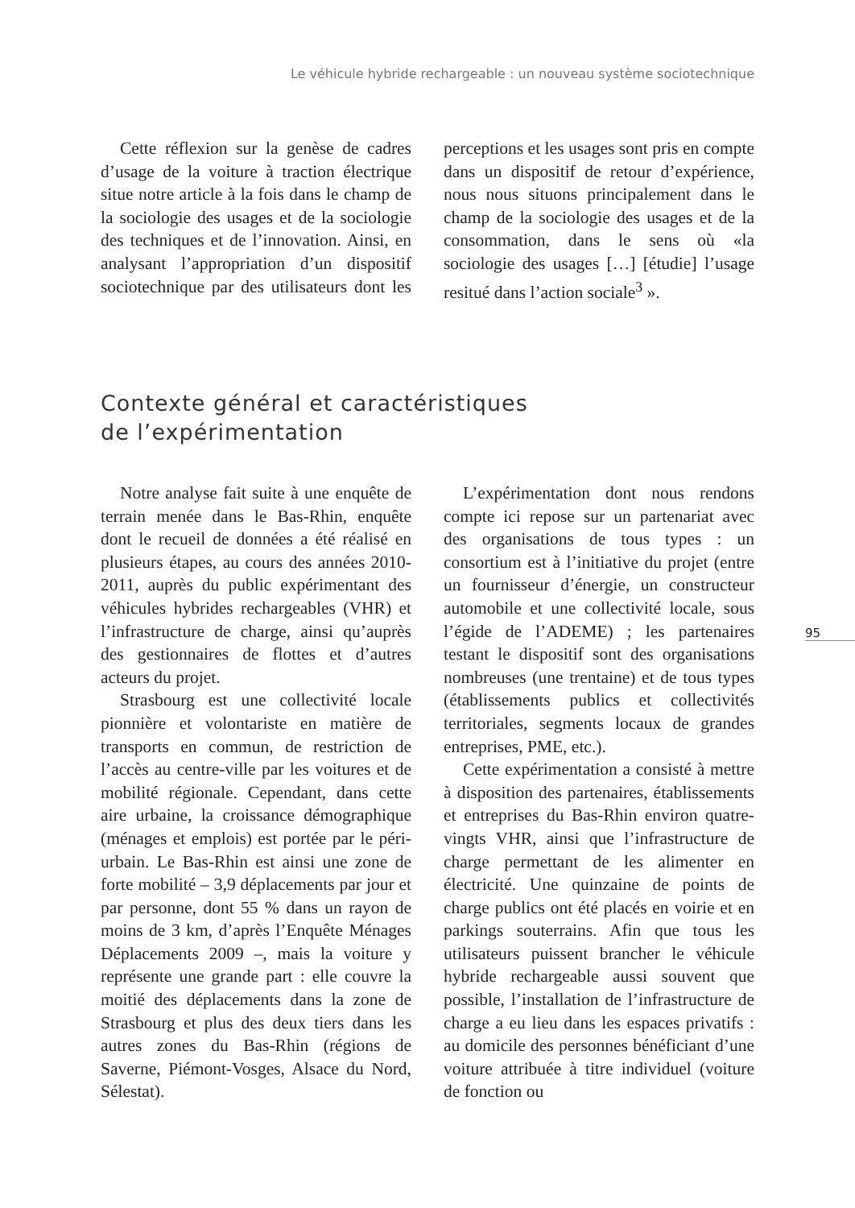Le véhicule hybride rechargeable : un nouveau système sociotechnique
Cette réflexion sur la genèse de cadres d’usage de la voiture à traction électrique situe notre article à la fois dans le champ de la sociologie des usages et de la sociologie des techniques et de l’innovation. Ainsi, en analysant l’appropriation d’un dispositif sociotechnique par des utilisateurs dont les perceptions et les usages sont pris en compte dans un dispositif de retour d’expérience, nous nous situons principalement dans le champ de la sociologie des usages et de la consommation, dans le sens où «la sociologie des usages […] [étudie] l’usage resitué dans l’action sociale<sup>3</sup> ».
Contexte général et caractéristiques
de l’expérimentation
Notre analyse fait suite à une enquête de terrain menée dans le Bas-Rhin, enquête dont le recueil de données a été réalisé en plusieurs étapes, au cours des années 2010-2011, auprès du public expérimentant des véhicules hybrides rechargeables (VHR) et l’infrastructure de charge, ainsi qu’auprès des gestionnaires de flottes et d’autres acteurs du projet.
Strasbourg est une collectivité locale pionnière et volontariste en matière de transports en commun, de restriction de l’accès au centre-ville par les voitures et de mobilité régionale. Cependant, dans cette aire urbaine, la croissance démographique (ménages et emplois) est portée par le péri-urbain. Le Bas-Rhin est ainsi une zone de forte mobilité – 3,9 déplacements par jour et par personne, dont 55 % dans un rayon de moins de 3 km, d’après l’Enquête Ménages Déplacements 2009 –, mais la voiture y représente une grande part : elle couvre la moitié des déplacements dans la zone de Strasbourg et plus des deux tiers dans les autres zones du Bas-Rhin (régions de Saverne, Piémont-Vosges, Alsace du Nord, Sélestat).
L’expérimentation dont nous rendons compte ici repose sur un partenariat avec des organisations de tous types : un consortium est à l’initiative du projet (entre un fournisseur d’énergie, un constructeur automobile et une collectivité locale, sous l’égide de l’ADEME) ; les partenaires testant le dispositif sont des organisations nombreuses (une trentaine) et de tous types (établissements publics et collectivités territoriales, segments locaux de grandes entreprises, PME, etc.).
Cette expérimentation a consisté à mettre à disposition des partenaires, établissements et entreprises du Bas-Rhin environ quatre-vingts VHR, ainsi que l’infrastructure de charge permettant de les alimenter en électricité. Une quinzaine de points de charge publics ont été placés en voirie et en parkings souterrains. Afin que tous les utilisateurs puissent brancher le véhicule hybride rechargeable aussi souvent que possible, l’installation de l’infrastructure de charge a eu lieu dans les espaces privatifs : au domicile des personnes bénéficiant d’une voiture attribuée à titre individuel (voiture de fonction ou
95